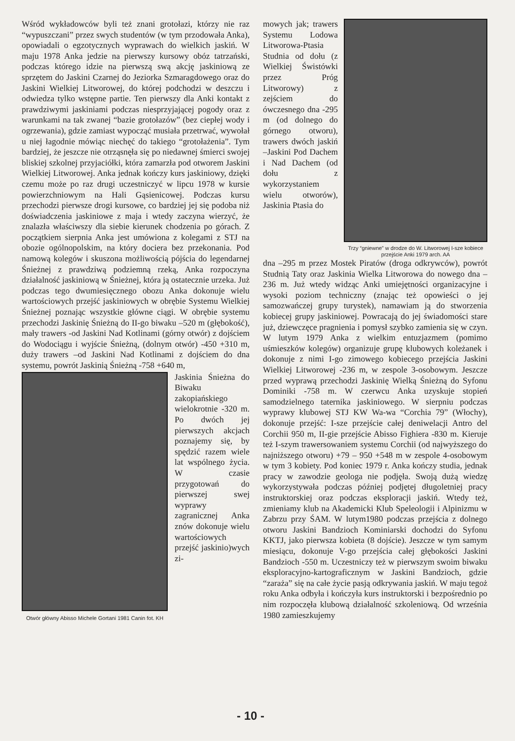Wśród wykładowców byli też znani grotołazi, którzy nie raz “wypuszczani” przez swych studentów (w tym przodowała Anka), opowiadali o egzotycznych wyprawach do wielkich jaskiń. W maju 1978 Anka jedzie na pierwszy kursowy obóz tatrzański, podczas którego idzie na pierwszą swą akcję jaskiniową ze sprzętem do Jaskini Czarnej do Jeziorka Szmaragdowego oraz do Jaskini Wielkiej Litworowej, do której podchodzi w deszczu i odwiedza tylko wstępne partie. Ten pierwszy dla Anki kontakt z prawdziwymi jaskiniami podczas niesprzyjającej pogody oraz z warunkami na tak zwanej “bazie grotołazów” (bez ciepłej wody i ogrzewania), gdzie zamiast wypocząć musiała przetrwać, wywołał u niej łagodnie mówiąc niechęć do takiego “grotołażenia”. Tym bardziej, że jeszcze nie otrząsnęła się po niedawnej śmierci swojej bliskiej szkolnej przyjaciółki, która zamarzła pod otworem Jaskini Wielkiej Litworowej. Anka jednak kończy kurs jaskiniowy, dzięki czemu może po raz drugi uczestniczyć w lipcu 1978 w kursie powierzchniowym na Hali Gąsienicowej. Podczas kursu przechodzi pierwsze drogi kursowe, co bardziej jej się podoba niż doświadczenia jaskiniowe z maja i wtedy zaczyna wierzyć, że znalazła właściwszy dla siebie kierunek chodzenia po górach. Z początkiem sierpnia Anka jest umówiona z kolegami z STJ na obozie ogólnopolskim, na który dociera bez przekonania. Pod namową kolegów i skuszona możliwością pójścia do legendarnej Śnieżnej z prawdziwą podziemną rzeką, Anka rozpoczyna działalność jaskiniową w Śnieżnej, która ją ostatecznie urzeka. Już podczas tego dwumiesięcznego obozu Anka dokonuje wielu wartościowych przejść jaskiniowych w obrębie Systemu Wielkiej Śnieżnej poznając wszystkie główne ciągi. W obrębie systemu przechodzi Jaskinię Śnieżną do II-go biwaku –520 m (głębokość), mały trawers -od Jaskini Nad Kotlinami (górny otwór) z dojściem do Wodociągu i wyjście Śnieżną, (dolnym otwór) -450 +310 m, duży trawers –od Jaskini Nad Kotlinami z dojściem do dna systemu, powrót Jaskinią Śnieżną -758 +640 m,
Otwór główny Abisso Michele Gortani 1981 Canin fot. KH
Jaskinia Śnieżna do Biwaku zakopiańskiego wielokrotnie -320 m. Po dwóch jej pierwszych akcjach poznajemy się, by spędzić razem wiele lat wspólnego życia. W czasie przygotowań do pierwszej swej wyprawy zagranicznej Anka znów dokonuje wielu wartościowych przejść jaskinio)wych zi-
mowych jak; trawers Systemu Lodowa Litworowa-Ptasia Studnia od dołu (z Wielkiej Świstówki przez Próg Litworowy) z zejściem do ówczesnego dna -295 m (od dolnego do górnego otworu), trawers dwóch jaskiń –Jaskini Pod Dachem i Nad Dachem (od dołu z wykorzystaniem wielu otworów), Jaskinia Ptasia do
Trzy “gniewne” w drodze do W. Litworowej I-sze kobiece przejście Anki 1979 arch. AA
dna –295 m przez Mostek Piratów (droga odkrywców), powrót Studnią Taty oraz Jaskinia Wielka Litworowa do nowego dna –236 m. Już wtedy widząc Anki umiejętności organizacyjne i wysoki poziom techniczny (znając też opowieści o jej samozwańczej grupy turystek), namawiam ją do stworzenia kobiecej grupy jaskiniowej. Powracają do jej świadomości stare już, dziewczęce pragnienia i pomysł szybko zamienia się w czyn. W lutym 1979 Anka z wielkim entuzjazmem (pomimo uśmieszków kolegów) organizuje grupę klubowych koleżanek i dokonuje z nimi I-go zimowego kobiecego przejścia Jaskini Wielkiej Litworowej -236 m, w zespole 3-osobowym. Jeszcze przed wyprawą przechodzi Jaskinię Wielką Śnieżną do Syfonu Dominiki -758 m. W czerwcu Anka uzyskuje stopień samodzielnego taternika jaskiniowego. W sierpniu podczas wyprawy klubowej STJ KW Wa-wa “Corchia 79” (Włochy), dokonuje przejść: I-sze przejście całej deniwelacji Antro del Corchii 950 m, II-gie przejście Abisso Fighiera -830 m. Kieruje też I-szym trawersowaniem systemu Corchii (od najwyższego do najniższego otworu) +79 – 950 +548 m w zespole 4-osobowym w tym 3 kobiety. Pod koniec 1979 r. Anka kończy studia, jednak pracy w zawodzie geologa nie podjęła. Swoją dużą wiedzę wykorzystywała podczas później podjętej długoletniej pracy instruktorskiej oraz podczas eksploracji jaskiń. Wtedy też, zmieniamy klub na Akademicki Klub Speleologii i Alpinizmu w Zabrzu przy ŚAM. W lutym1980 podczas przejścia z dolnego otworu Jaskini Bandzioch Kominiarski dochodzi do Syfonu KKTJ, jako pierwsza kobieta (8 dojście). Jeszcze w tym samym miesiącu, dokonuje V-go przejścia całej głębokości Jaskini Bandzioch -550 m. Uczestniczy też w pierwszym swoim biwaku eksploracyjno-kartograficznym w Jaskini Bandzioch, gdzie “zaraża” się na całe życie pasją odkrywania jaskiń. W maju tegoż roku Anka odbyła i kończyła kurs instruktorski i bezpośrednio po nim rozpoczęła klubową działalność szkoleniową. Od września 1980 zamieszkujemy
- 10 -